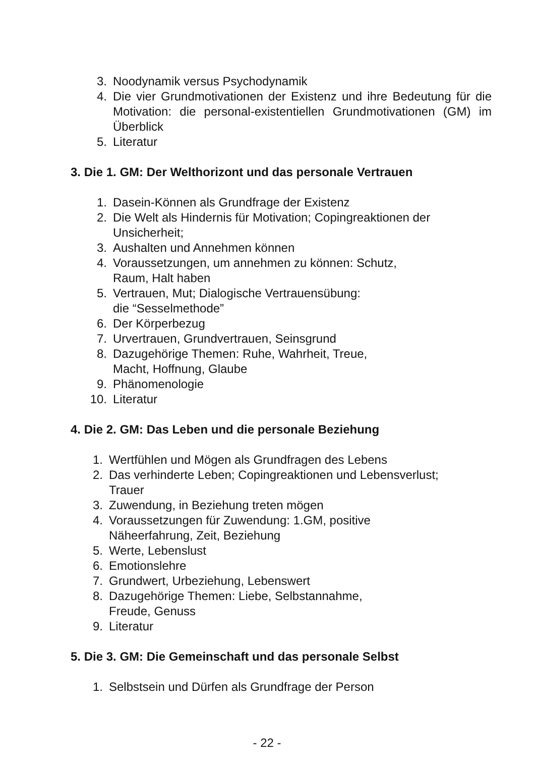3. Noodynamik versus Psychodynamik
4. Die vier Grundmotivationen der Existenz und ihre Bedeutung für die Motivation: die personal-existentiellen Grundmotivationen (GM) im Überblick
5. Literatur
3. Die 1. GM: Der Welthorizont und das personale Vertrauen
1. Dasein-Können als Grundfrage der Existenz
2. Die Welt als Hindernis für Motivation; Copingreaktionen der
Unsicherheit;
3. Aushalten und Annehmen können
4. Voraussetzungen, um annehmen zu können: Schutz,
Raum, Halt haben
5. Vertrauen, Mut; Dialogische Vertrauensübung:
die “Sesselmethode”
6. Der Körperbezug
7. Urvertrauen, Grundvertrauen, Seinsgrund
8. Dazugehörige Themen: Ruhe, Wahrheit, Treue,
Macht, Hoffnung, Glaube
9. Phänomenologie
10. Literatur
4. Die 2. GM: Das Leben und die personale Beziehung
1. Wertfühlen und Mögen als Grundfragen des Lebens
2. Das verhinderte Leben; Copingreaktionen und Lebensverlust;
Trauer
3. Zuwendung, in Beziehung treten mögen
4. Voraussetzungen für Zuwendung: 1.GM, positive
Näheerfahrung, Zeit, Beziehung
5. Werte, Lebenslust
6. Emotionslehre
7. Grundwert, Urbeziehung, Lebenswert
8. Dazugehörige Themen: Liebe, Selbstannahme,
Freude, Genuss
9. Literatur
5. Die 3. GM: Die Gemeinschaft und das personale Selbst
1. Selbstsein und Dürfen als Grundfrage der Person
- 22 -